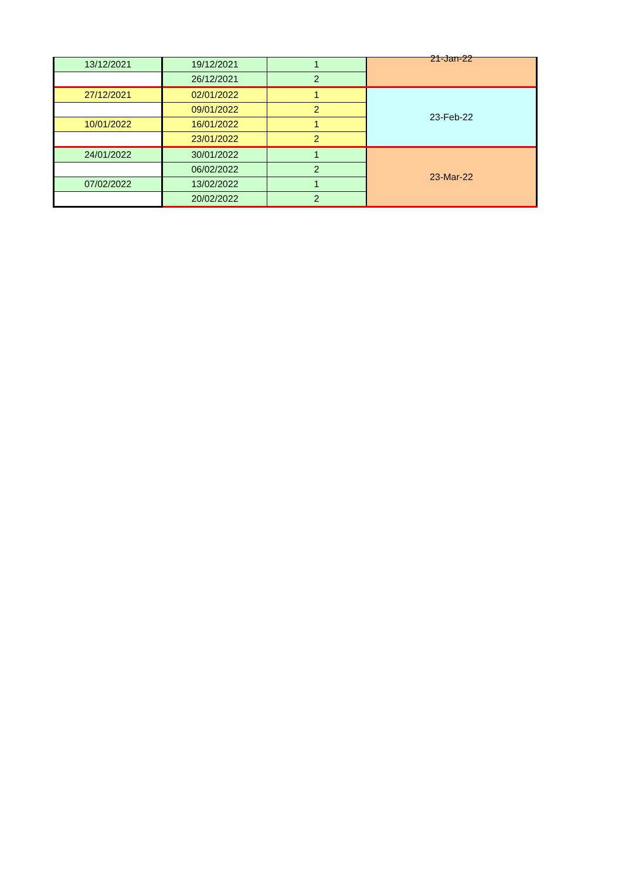| 13/12/2021 | 19/12/2021 | 1 | 21-Jan-22 |
| | 26/12/2021 | 2 | |
| 27/12/2021 | 02/01/2022 | 1 | 23-Feb-22 |
| | 09/01/2022 | 2 | |
| 10/01/2022 | 16/01/2022 | 1 | |
| | 23/01/2022 | 2 | |
| 24/01/2022 | 30/01/2022 | 1 | 23-Mar-22 |
| | 06/02/2022 | 2 | |
| 07/02/2022 | 13/02/2022 | 1 | |
| | 20/02/2022 | 2 | |